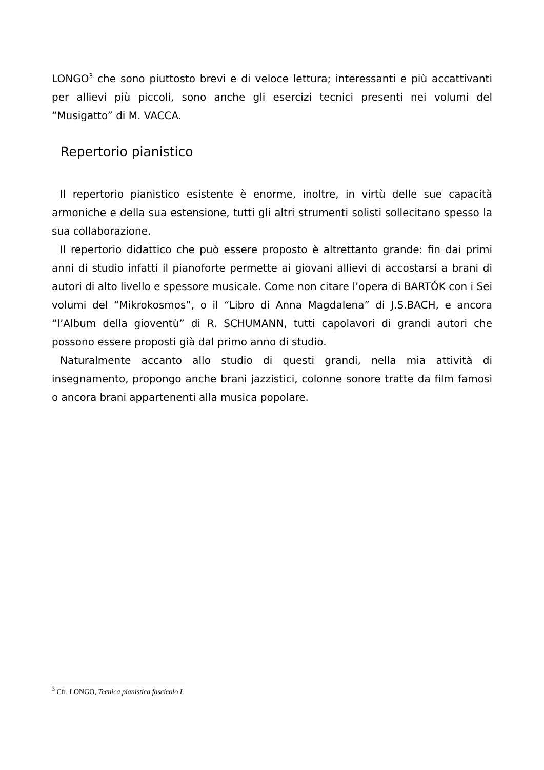LONGO<sup>3</sup> che sono piuttosto brevi e di veloce lettura; interessanti e più accattivanti per allievi più piccoli, sono anche gli esercizi tecnici presenti nei volumi del “Musigatto” di M. VACCA.
Repertorio pianistico
Il repertorio pianistico esistente è enorme, inoltre, in virtù delle sue capacità armoniche e della sua estensione, tutti gli altri strumenti solisti sollecitano spesso la sua collaborazione.
Il repertorio didattico che può essere proposto è altrettanto grande: fin dai primi anni di studio infatti il pianoforte permette ai giovani allievi di accostarsi a brani di autori di alto livello e spessore musicale. Come non citare l’opera di BARTÓK con i Sei volumi del “Mikrokosmos”, o il “Libro di Anna Magdalena” di J.S.BACH, e ancora “l’Album della gioventù” di R. SCHUMANN, tutti capolavori di grandi autori che possono essere proposti già dal primo anno di studio.
Naturalmente accanto allo studio di questi grandi, nella mia attività di insegnamento, propongo anche brani jazzistici, colonne sonore tratte da film famosi o ancora brani appartenenti alla musica popolare.
<sup>3</sup> Cfr. LONGO, Tecnica pianistica fascicolo I.